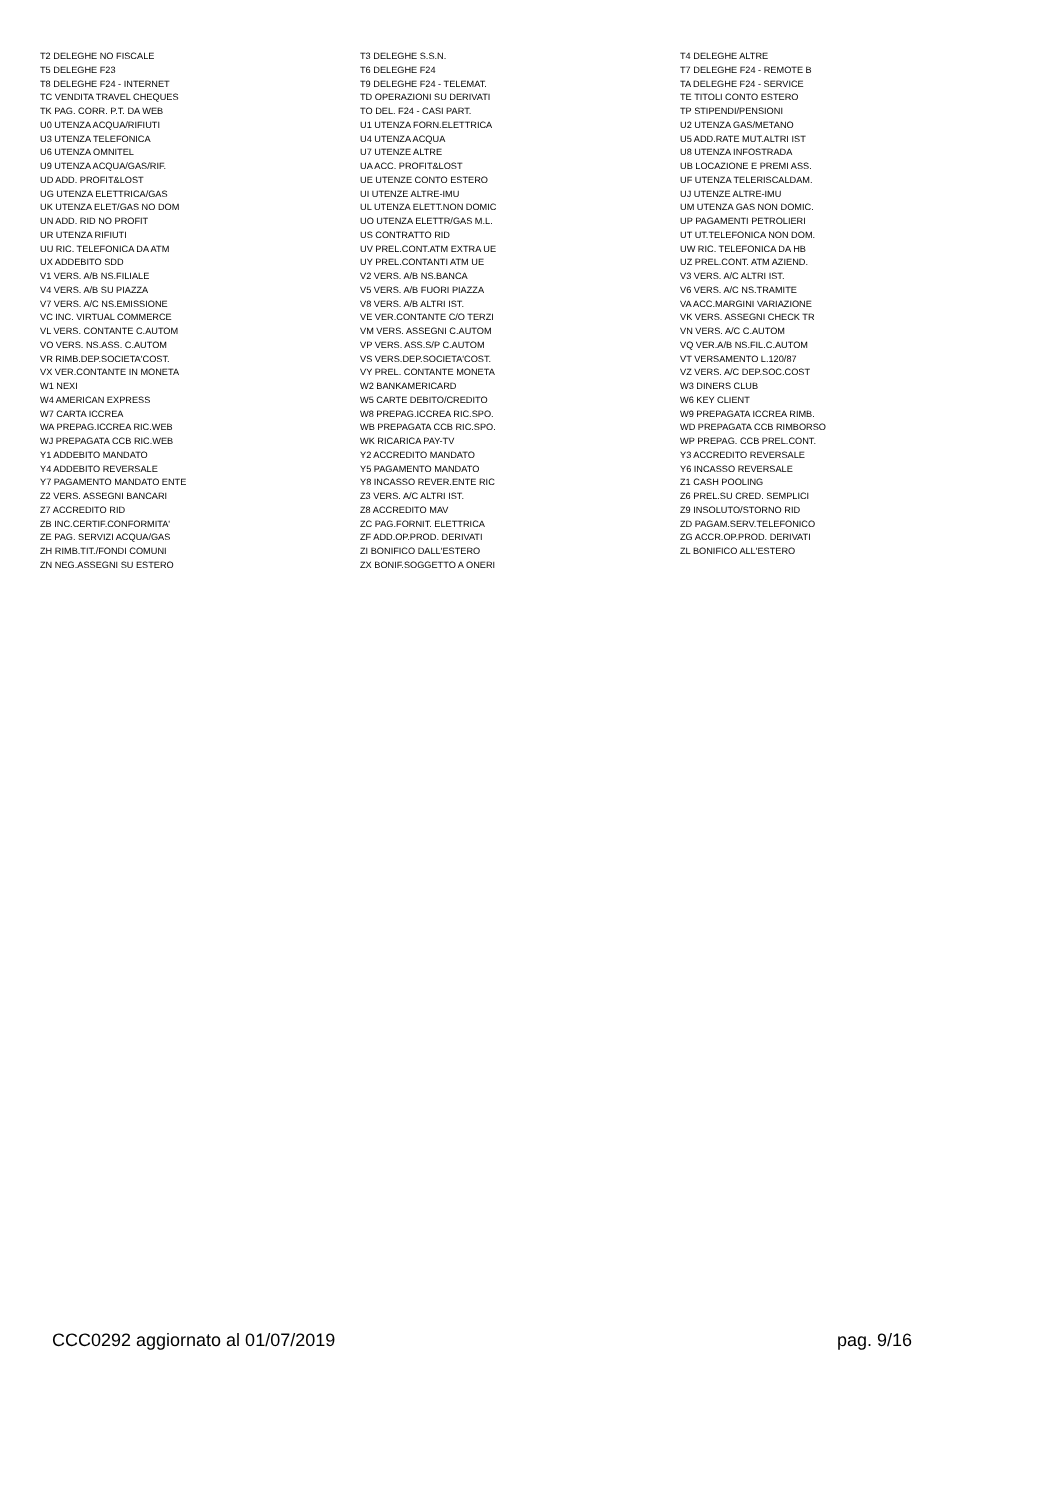| T2 DELEGHE NO FISCALE | T3 DELEGHE S.S.N. | T4 DELEGHE ALTRE |
| T5 DELEGHE F23 | T6 DELEGHE F24 | T7 DELEGHE F24 - REMOTE B |
| T8 DELEGHE F24 - INTERNET | T9 DELEGHE F24 - TELEMAT. | TA DELEGHE F24 - SERVICE |
| TC VENDITA TRAVEL CHEQUES | TD OPERAZIONI SU DERIVATI | TE TITOLI CONTO ESTERO |
| TK PAG. CORR. P.T. DA WEB | TO DEL. F24 - CASI PART. | TP STIPENDI/PENSIONI |
| U0 UTENZA ACQUA/RIFIUTI | U1 UTENZA FORN.ELETTRICA | U2 UTENZA GAS/METANO |
| U3 UTENZA TELEFONICA | U4 UTENZA ACQUA | U5 ADD.RATE MUT.ALTRI IST |
| U6 UTENZA OMNITEL | U7 UTENZE ALTRE | U8 UTENZA INFOSTRADA |
| U9 UTENZA ACQUA/GAS/RIF. | UA ACC. PROFIT&LOST | UB LOCAZIONE E PREMI ASS. |
| UD ADD. PROFIT&LOST | UE UTENZE CONTO ESTERO | UF UTENZA TELERISCALDAM. |
| UG UTENZA ELETTRICA/GAS | UI UTENZE ALTRE-IMU | UJ UTENZE ALTRE-IMU |
| UK UTENZA ELET/GAS NO DOM | UL UTENZA ELETT.NON DOMIC | UM UTENZA GAS NON DOMIC. |
| UN ADD. RID NO PROFIT | UO UTENZA ELETTR/GAS M.L. | UP PAGAMENTI PETROLIERI |
| UR UTENZA RIFIUTI | US CONTRATTO RID | UT UT.TELEFONICA NON DOM. |
| UU RIC. TELEFONICA DA ATM | UV PREL.CONT.ATM EXTRA UE | UW RIC. TELEFONICA DA HB |
| UX ADDEBITO SDD | UY PREL.CONTANTI ATM UE | UZ PREL.CONT. ATM AZIEND. |
| V1 VERS. A/B NS.FILIALE | V2 VERS. A/B NS.BANCA | V3 VERS. A/C ALTRI IST. |
| V4 VERS. A/B SU PIAZZA | V5 VERS. A/B FUORI PIAZZA | V6 VERS. A/C NS.TRAMITE |
| V7 VERS. A/C NS.EMISSIONE | V8 VERS. A/B ALTRI IST. | VA ACC.MARGINI VARIAZIONE |
| VC INC. VIRTUAL COMMERCE | VE VER.CONTANTE C/O TERZI | VK VERS. ASSEGNI CHECK TR |
| VL VERS. CONTANTE C.AUTOM | VM VERS. ASSEGNI C.AUTOM | VN VERS. A/C C.AUTOM |
| VO VERS. NS.ASS. C.AUTOM | VP VERS. ASS.S/P C.AUTOM | VQ VER.A/B NS.FIL.C.AUTOM |
| VR RIMB.DEP.SOCIETA'COST. | VS VERS.DEP.SOCIETA'COST. | VT VERSAMENTO L.120/87 |
| VX VER.CONTANTE IN MONETA | VY PREL. CONTANTE MONETA | VZ VERS. A/C DEP.SOC.COST |
| W1 NEXI | W2 BANKAMERICARD | W3 DINERS CLUB |
| W4 AMERICAN EXPRESS | W5 CARTE DEBITO/CREDITO | W6 KEY CLIENT |
| W7 CARTA ICCREA | W8 PREPAG.ICCREA RIC.SPO. | W9 PREPAGATA ICCREA RIMB. |
| WA PREPAG.ICCREA RIC.WEB | WB PREPAGATA CCB RIC.SPO. | WD PREPAGATA CCB RIMBORSO |
| WJ PREPAGATA CCB RIC.WEB | WK RICARICA PAY-TV | WP PREPAG. CCB PREL.CONT. |
| Y1 ADDEBITO MANDATO | Y2 ACCREDITO MANDATO | Y3 ACCREDITO REVERSALE |
| Y4 ADDEBITO REVERSALE | Y5 PAGAMENTO MANDATO | Y6 INCASSO REVERSALE |
| Y7 PAGAMENTO MANDATO ENTE | Y8 INCASSO REVER.ENTE RIC | Z1 CASH POOLING |
| Z2 VERS. ASSEGNI BANCARI | Z3 VERS. A/C ALTRI IST. | Z6 PREL.SU CRED. SEMPLICI |
| Z7 ACCREDITO RID | Z8 ACCREDITO MAV | Z9 INSOLUTO/STORNO RID |
| ZB INC.CERTIF.CONFORMITA' | ZC PAG.FORNIT. ELETTRICA | ZD PAGAM.SERV.TELEFONICO |
| ZE PAG. SERVIZI ACQUA/GAS | ZF ADD.OP.PROD. DERIVATI | ZG ACCR.OP.PROD. DERIVATI |
| ZH RIMB.TIT./FONDI COMUNI | ZI BONIFICO DALL'ESTERO | ZL BONIFICO ALL'ESTERO |
| ZN NEG.ASSEGNI SU ESTERO | ZX BONIF.SOGGETTO A ONERI | |
CCC0292 aggiornato al 01/07/2019 pag. 9/16